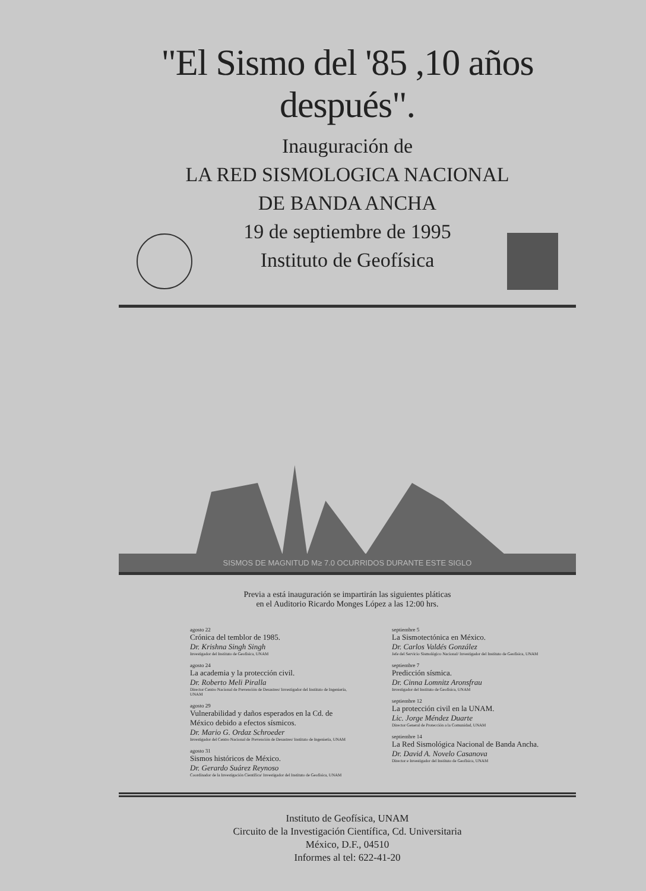"El Sismo del '85 ,10 años después".
Inauguración de
LA RED SISMOLOGICA NACIONAL
DE BANDA ANCHA
19 de septiembre de 1995
Instituto de Geofísica
SISMOS DE MAGNITUD M≥ 7.0 OCURRIDOS DURANTE ESTE SIGLO
Previa a está inauguración se impartirán las siguientes pláticas
en el Auditorio Ricardo Monges López a las 12:00 hrs.
agosto 22
Crónica del temblor de 1985.
Dr. Krishna Singh Singh
Investigador del Instituto de Geofísica, UNAM
agosto 24
La academia y la protección civil.
Dr. Roberto Meli Piralla
Director Centro Nacional de Prevención de Desastres/ Investigador del Instituto de Ingeniería, UNAM
agosto 29
Vulnerabilidad y daños esperados en la Cd. de México debido a efectos sísmicos.
Dr. Mario G. Ordaz Schroeder
Investigador del Centro Nacional de Prevención de Desastres/ Instituto de Ingeniería, UNAM
agosto 31
Sismos históricos de México.
Dr. Gerardo Suárez Reynoso
Coordinador de la Investigación Científica/ Investigador del Instituto de Geofísica, UNAM
septiembre 5
La Sismotectónica en México.
Dr. Carlos Valdés González
Jefe del Servicio Sismológico Nacional/ Investigador del Instituto de Geofísica, UNAM
septiembre 7
Predicción sísmica.
Dr. Cinna Lomnitz Aronsfrau
Investigador del Instituto de Geofísica, UNAM
septiembre 12
La protección civil en la UNAM.
Lic. Jorge Méndez Duarte
Director General de Protección a la Comunidad, UNAM
septiembre 14
La Red Sismológica Nacional de Banda Ancha.
Dr. David A. Novelo Casanova
Director e Investigador del Instituto de Geofísica, UNAM
Instituto de Geofísica, UNAM
Circuito de la Investigación Científica, Cd. Universitaria
México, D.F., 04510
Informes al tel: 622-41-20